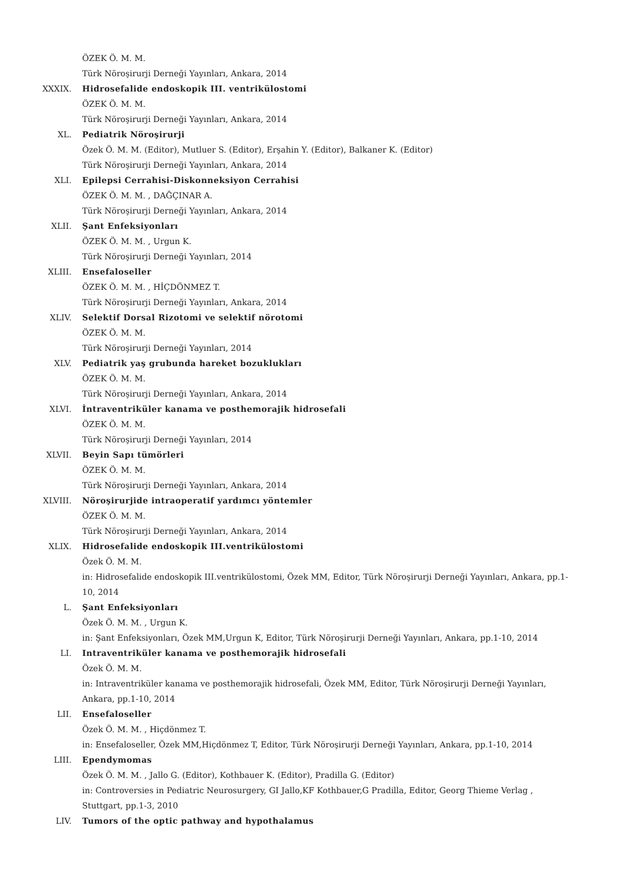ÖZEK Ö. M. M.
Türk Nöroşirurji Derneği Yayınları, Ankara, 2014
XXXIX. Hidrosefalide endoskopik III. ventrikülostomi
ÖZEK Ö. M. M.
Türk Nöroşirurji Derneği Yayınları, Ankara, 2014
XL. Pediatrik Nöroşirurji
Özek Ö. M. M. (Editor), Mutluer S. (Editor), Erşahin Y. (Editor), Balkaner K. (Editor)
Türk Nöroşirurji Derneği Yayınları, Ankara, 2014
XLI. Epilepsi Cerrahisi-Diskonneksiyon Cerrahisi
ÖZEK Ö. M. M. , DAĞÇINAR A.
Türk Nöroşirurji Derneği Yayınları, Ankara, 2014
XLII. Şant Enfeksiyonları
ÖZEK Ö. M. M. , Urgun K.
Türk Nöroşirurji Derneği Yayınları, 2014
XLIII. Ensefaloseller
ÖZEK Ö. M. M. , HİÇDÖNMEZ T.
Türk Nöroşirurji Derneği Yayınları, Ankara, 2014
XLIV. Selektif Dorsal Rizotomi ve selektif nörotomi
ÖZEK Ö. M. M.
Türk Nöroşirurji Derneği Yayınları, 2014
XLV. Pediatrik yaş grubunda hareket bozuklukları
ÖZEK Ö. M. M.
Türk Nöroşirurji Derneği Yayınları, Ankara, 2014
XLVI. İntraventriküler kanama ve posthemorajik hidrosefali
ÖZEK Ö. M. M.
Türk Nöroşirurji Derneği Yayınları, 2014
XLVII. Beyin Sapı tümörleri
ÖZEK Ö. M. M.
Türk Nöroşirurji Derneği Yayınları, Ankara, 2014
XLVIII. Nöroşirurjide intraoperatif yardımcı yöntemler
ÖZEK Ö. M. M.
Türk Nöroşirurji Derneği Yayınları, Ankara, 2014
XLIX. Hidrosefalide endoskopik III.ventrikülostomi
Özek Ö. M. M.
in: Hidrosefalide endoskopik III.ventrikülostomi, Özek MM, Editor, Türk Nöroşirurji Derneği Yayınları, Ankara, pp.1-10, 2014
L. Şant Enfeksiyonları
Özek Ö. M. M. , Urgun K.
in: Şant Enfeksiyonları, Özek MM,Urgun K, Editor, Türk Nöroşirurji Derneği Yayınları, Ankara, pp.1-10, 2014
LI. Intraventriküler kanama ve posthemorajik hidrosefali
Özek Ö. M. M.
in: Intraventriküler kanama ve posthemorajik hidrosefali, Özek MM, Editor, Türk Nöroşirurji Derneği Yayınları, Ankara, pp.1-10, 2014
LII. Ensefaloseller
Özek Ö. M. M. , Hiçdönmez T.
in: Ensefaloseller, Özek MM,Hiçdönmez T, Editor, Türk Nöroşirurji Derneği Yayınları, Ankara, pp.1-10, 2014
LIII. Ependymomas
Özek Ö. M. M. , Jallo G. (Editor), Kothbauer K. (Editor), Pradilla G. (Editor)
in: Controversies in Pediatric Neurosurgery, GI Jallo,KF Kothbauer,G Pradilla, Editor, Georg Thieme Verlag , Stuttgart, pp.1-3, 2010
LIV. Tumors of the optic pathway and hypothalamus